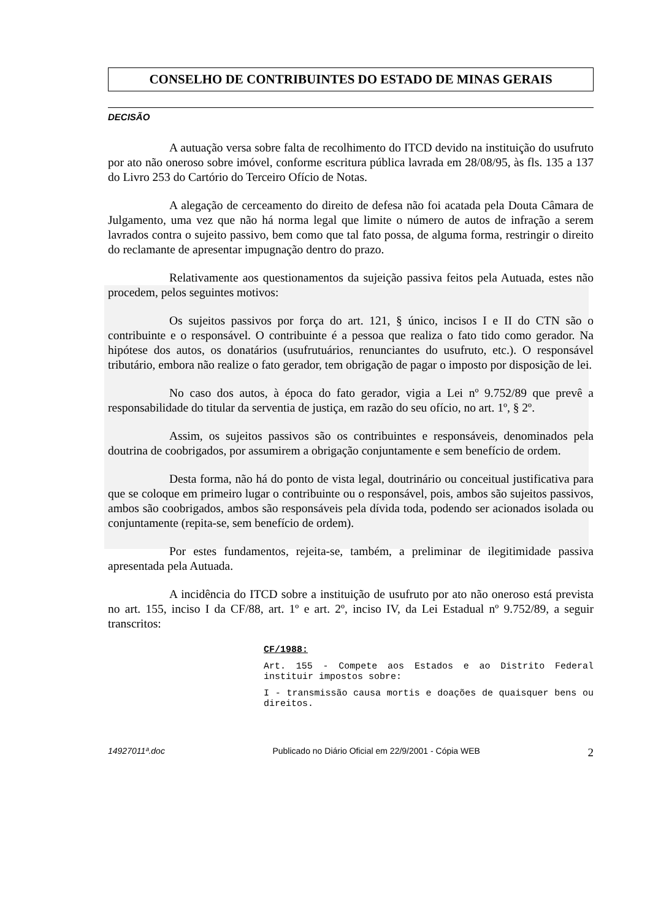CONSELHO DE CONTRIBUINTES DO ESTADO DE MINAS GERAIS
DECISÃO
A autuação versa sobre falta de recolhimento do ITCD devido na instituição do usufruto por ato não oneroso sobre imóvel, conforme escritura pública lavrada em 28/08/95, às fls. 135 a 137 do Livro 253 do Cartório do Terceiro Ofício de Notas.
A alegação de cerceamento do direito de defesa não foi acatada pela Douta Câmara de Julgamento, uma vez que não há norma legal que limite o número de autos de infração a serem lavrados contra o sujeito passivo, bem como que tal fato possa, de alguma forma, restringir o direito do reclamante de apresentar impugnação dentro do prazo.
Relativamente aos questionamentos da sujeição passiva feitos pela Autuada, estes não procedem, pelos seguintes motivos:
Os sujeitos passivos por força do art. 121, § único, incisos I e II do CTN são o contribuinte e o responsável. O contribuinte é a pessoa que realiza o fato tido como gerador. Na hipótese dos autos, os donatários (usufrutuários, renunciantes do usufruto, etc.). O responsável tributário, embora não realize o fato gerador, tem obrigação de pagar o imposto por disposição de lei.
No caso dos autos, à época do fato gerador, vigia a Lei nº 9.752/89 que prevê a responsabilidade do titular da serventia de justiça, em razão do seu ofício, no art. 1º, § 2º.
Assim, os sujeitos passivos são os contribuintes e responsáveis, denominados pela doutrina de coobrigados, por assumirem a obrigação conjuntamente e sem benefício de ordem.
Desta forma, não há do ponto de vista legal, doutrinário ou conceitual justificativa para que se coloque em primeiro lugar o contribuinte ou o responsável, pois, ambos são sujeitos passivos, ambos são coobrigados, ambos são responsáveis pela dívida toda, podendo ser acionados isolada ou conjuntamente (repita-se, sem benefício de ordem).
Por estes fundamentos, rejeita-se, também, a preliminar de ilegitimidade passiva apresentada pela Autuada.
A incidência do ITCD sobre a instituição de usufruto por ato não oneroso está prevista no art. 155, inciso I da CF/88, art. 1º e art. 2º, inciso IV, da Lei Estadual nº 9.752/89, a seguir transcritos:
CF/1988:
Art. 155 - Compete aos Estados e ao Distrito Federal instituir impostos sobre:
I - transmissão causa mortis e doações de quaisquer bens ou direitos.
14927011ª.doc Publicado no Diário Oficial em 22/9/2001 - Cópia WEB 2